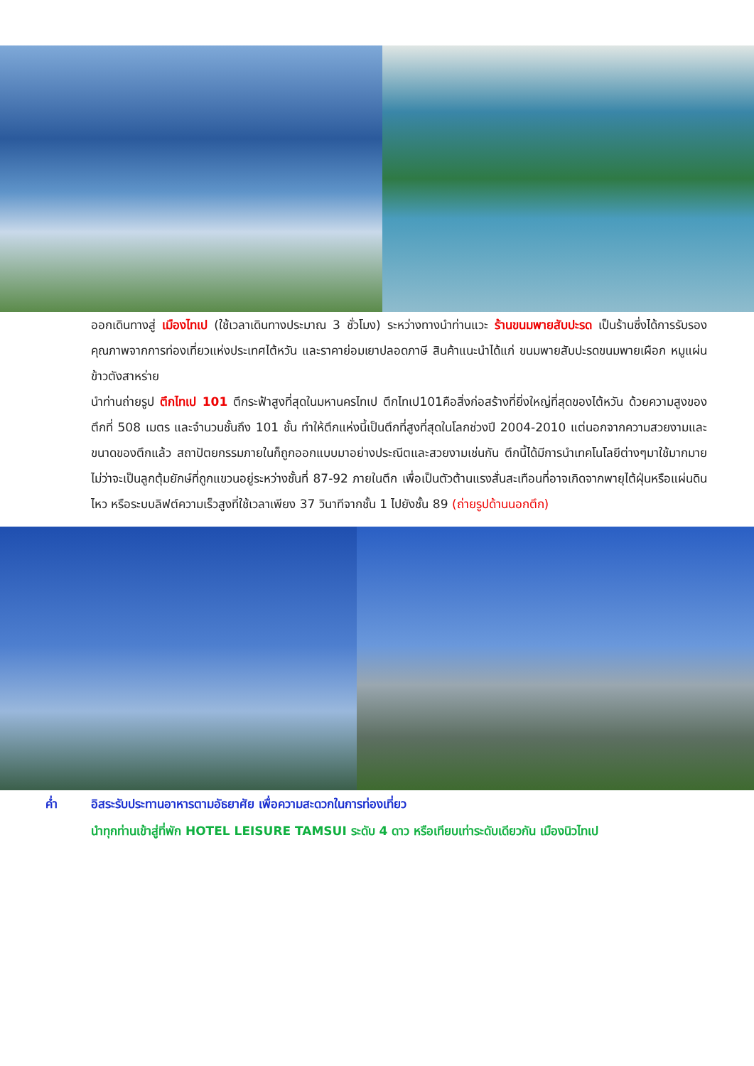ออกเดินทางสู่ เมืองไทเป (ใช้เวลาเดินทางประมาณ 3 ชั่วโมง) ระหว่างทางนำท่านแวะ ร้านขนมพายสับปะรด เป็นร้านซึ่งได้การรับรองคุณภาพจากการท่องเที่ยวแห่งประเทศไต้หวัน และราคาย่อมเยาปลอดภาษี สินค้าแนะนำได้แก่ ขนมพายสับปะรดขนมพายเผือก หมูแผ่น ข้าวตังสาหร่าย
นำท่านถ่ายรูป ตึกไทเป 101 ตึกระฟ้าสูงที่สุดในมหานครไทเป ตึกไทเป101คือสิ่งก่อสร้างที่ยิ่งใหญ่ที่สุดของไต้หวัน ด้วยความสูงของตึกที่ 508 เมตร และจำนวนชั้นถึง 101 ชั้น ทำให้ตึกแห่งนี้เป็นตึกที่สูงที่สุดในโลกช่วงปี 2004-2010 แต่นอกจากความสวยงามและขนาดของตึกแล้ว สถาปัตยกรรมภายในก็ถูกออกแบบมาอย่างประณีตและสวยงามเช่นกัน ตึกนี้ได้มีการนำเทคโนโลยีต่างๆมาใช้มากมาย ไม่ว่าจะเป็นลูกตุ้มยักษ์ที่ถูกแขวนอยู่ระหว่างชั้นที่ 87-92 ภายในตึก เพื่อเป็นตัวต้านแรงสั่นสะเทือนที่อาจเกิดจากพายุไต้ฝุ่นหรือแผ่นดินไหว หรือระบบลิฟต์ความเร็วสูงที่ใช้เวลาเพียง 37 วินาทีจากชั้น 1 ไปยังชั้น 89 (ถ่ายรูปด้านนอกตึก)
ค่ำ อิสระรับประทานอาหารตามอัธยาศัย เพื่อความสะดวกในการท่องเที่ยว
นำทุกท่านเข้าสู่ที่พัก HOTEL LEISURE TAMSUI ระดับ 4 ดาว หรือเทียบเท่าระดับเดียวกัน เมืองนิวไทเป